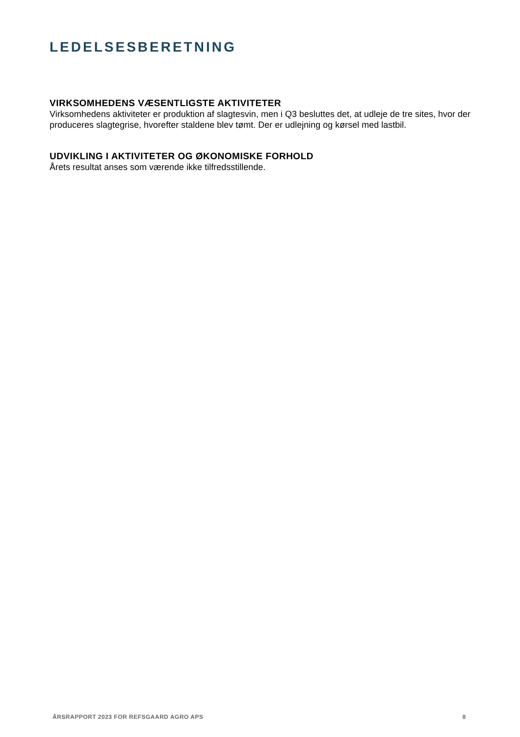LEDELSESBERETNING
VIRKSOMHEDENS VÆSENTLIGSTE AKTIVITETER
Virksomhedens aktiviteter er produktion af slagtesvin, men i Q3 besluttes det, at udleje de tre sites, hvor der produceres slagtegrise, hvorefter staldene blev tømt. Der er udlejning og kørsel med lastbil.
UDVIKLING I AKTIVITETER OG ØKONOMISKE FORHOLD
Årets resultat anses som værende ikke tilfredsstillende.
ÅRSRAPPORT 2023 FOR REFSGAARD AGRO APS 8